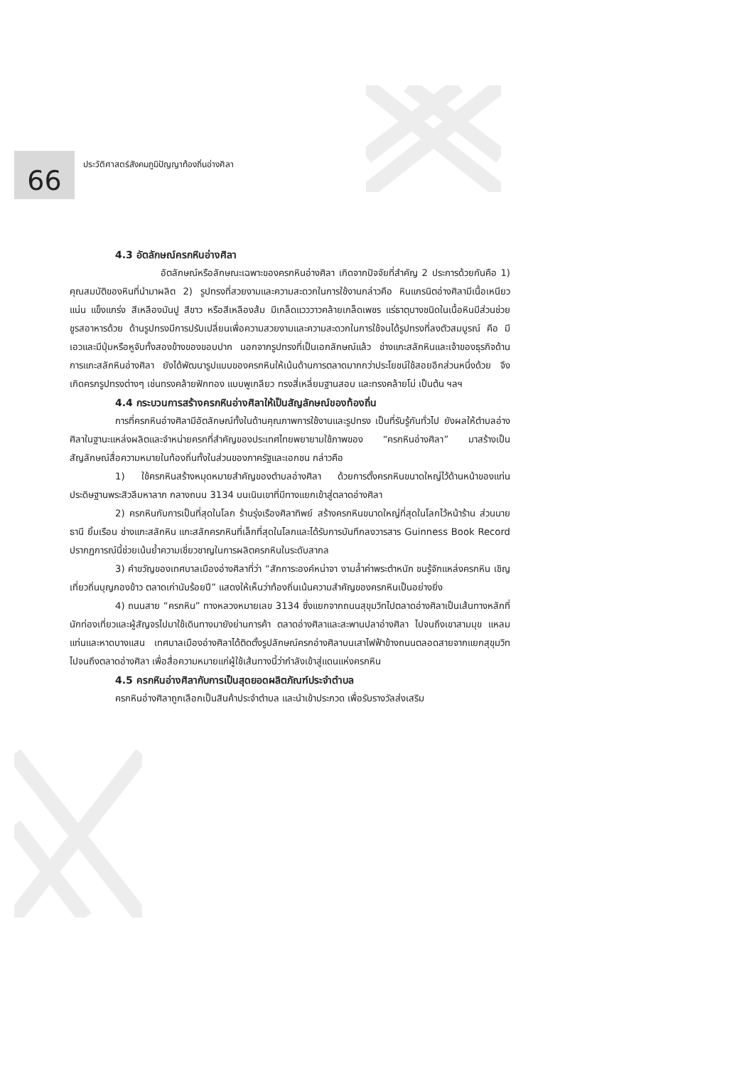66
ประวัติศาสตร์สังคมภูมิปัญญาท้องถิ่นอ่างศิลา
4.3 อัตลักษณ์ครกหินอ่างศิลา
อัตลักษณ์หรือลักษณะเฉพาะของครกหินอ่างศิลา เกิดจากปัจจัยที่สำคัญ 2 ประการด้วยกันคือ 1) คุณสมบัติของหินที่นำมาผลิต 2) รูปทรงที่สวยงามและความสะดวกในการใช้งานกล่าวคือ หินแกรนิตอ่างศิลามีเนื้อเหนียว แน่น แข็งแกร่ง สีเหลืองมันปู สีขาว หรือสีเหลืองส้ม มีเกล็ดแวววาวคล้ายเกล็ดเพชร แร่ธาตุบางชนิดในเนื้อหินมีส่วนช่วยชูรสอาหารด้วย ด้านรูปทรงมีการปรับเปลี่ยนเพื่อความสวยงามและความสะดวกในการใช้จนได้รูปทรงที่ลงตัวสมบูรณ์ คือ มีเอวและมีปุ่มหรือหูจับทั้งสองข้างของขอบปาก นอกจากรูปทรงที่เป็นเอกลักษณ์แล้ว ช่างแกะสลักหินและเจ้าของธุรกิจด้านการแกะสลักหินอ่างศิลา ยังได้พัฒนารูปแบบของครกหินให้เน้นด้านการตลาดมากกว่าประโยชน์ใช้สอยอีกส่วนหนึ่งด้วย จึงเกิดครกรูปทรงต่างๆ เช่นทรงคล้ายฟักทอง แบบพูเกลียว ทรงสี่เหลี่ยมฐานสอบ และทรงคล้ายโม่ เป็นต้น ฯลฯ
4.4 กระบวนการสร้างครกหินอ่างศิลาให้เป็นสัญลักษณ์ของท้องถิ่น
การที่ครกหินอ่างศิลามีอัตลักษณ์ทั้งในด้านคุณภาพการใช้งานและรูปทรง เป็นที่รับรู้กันทั่วไป ยังผลให้ตำบลอ่างศิลาในฐานะแหล่งผลิตและจำหน่ายครกที่สำคัญของประเทศไทยพยายามใช้ภาพของ “ครกหินอ่างศิลา” มาสร้างเป็นสัญลักษณ์สื่อความหมายในท้องถิ่นทั้งในส่วนของภาครัฐและเอกชน กล่าวคือ
1) ใช้ครกหินสร้างหมุดหมายสำคัญของตำบลอ่างศิลา ด้วยการตั้งครกหินขนาดใหญ่ไว้ด้านหน้าของแท่นประดิษฐานพระสิวลีมหาลาภ กลางถนน 3134 บนเนินเขาที่มีทางแยกเข้าสู่ตลาดอ่างศิลา
2) ครกหินกับการเป็นที่สุดในโลก ร้านรุ่งเรืองศิลาทิพย์ สร้างครกหินขนาดใหญ่ที่สุดในโลกไว้หน้าร้าน ส่วนนายธานี ยิ้มเรือน ช่างแกะสลักหิน แกะสลักครกหินที่เล็กที่สุดในโลกและได้รับการบันทึกลงวารสาร Guinness Book Record ปรากฏการณ์นี้ช่วยเน้นย้ำความเชี่ยวชาญในการผลิตครกหินในระดับสากล
3) คำขวัญของเทศบาลเมืองอ่างศิลาที่ว่า “สักการะองค์หน่าจา งามล้ำค่าพระตำหนัก ชนรู้จักแหล่งครกหิน เชิญเที่ยวถิ่นบุญกองข้าว ตลาดเก่านับร้อยปี” แสดงให้เห็นว่าท้องถิ่นเน้นความสำคัญของครกหินเป็นอย่างยิ่ง
4) ถนนสาย “ครกหิน” ทางหลวงหมายเลข 3134 ซึ่งแยกจากถนนสุขุมวิทไปตลาดอ่างศิลาเป็นเส้นทางหลักที่นักท่องเที่ยวและผู้สัญจรไปมาใช้เดินทางมายังย่านการค้า ตลาดอ่างศิลาและสะพานปลาอ่างศิลา ไปจนถึงเขาสามมุข แหลมแท่นและหาดบางแสน เทศบาลเมืองอ่างศิลาได้ติดตั้งรูปลักษณ์ครกอ่างศิลาบนเสาไฟฟ้าข้างถนนตลอดสายจากแยกสุขุมวิท ไปจนถึงตลาดอ่างศิลา เพื่อสื่อความหมายแก่ผู้ใช้เส้นทางนี้ว่ากำลังเข้าสู่แดนแห่งครกหิน
4.5 ครกหินอ่างศิลากับการเป็นสุดยอดผลิตภัณฑ์ประจำตำบล
ครกหินอ่างศิลาถูกเลือกเป็นสินค้าประจำตำบล และนำเข้าประกวด เพื่อรับรางวัลส่งเสริม